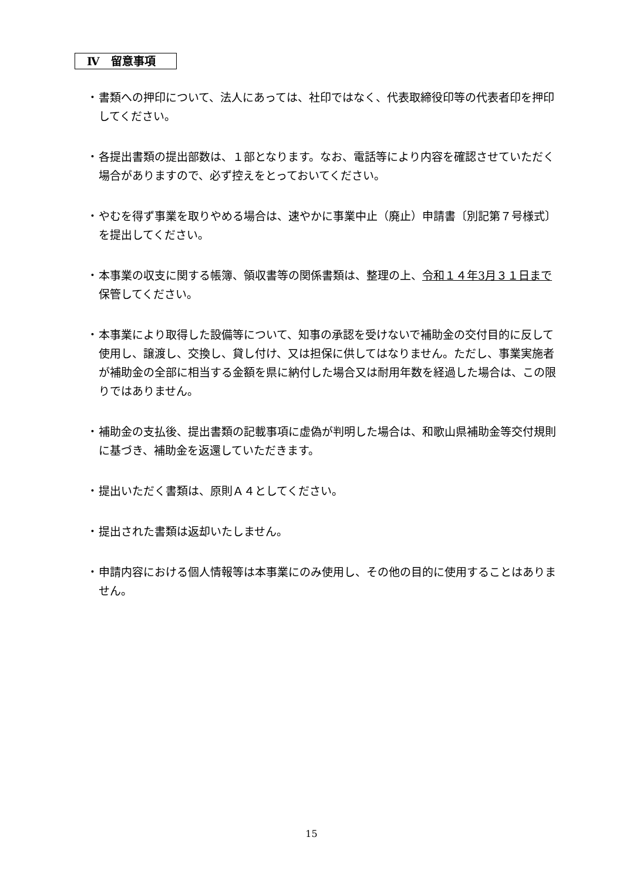Ⅳ　留意事項
・ 書類への押印について、法人にあっては、社印ではなく、代表取締役印等の代表者印を押印してください。
・ 各提出書類の提出部数は、１部となります。なお、電話等により内容を確認させていただく場合がありますので、必ず控えをとっておいてください。
・ やむを得ず事業を取りやめる場合は、速やかに事業中止（廃止）申請書〔別記第７号様式〕を提出してください。
・ 本事業の収支に関する帳簿、領収書等の関係書類は、整理の上、令和１４年3月３１日まで保管してください。
・ 本事業により取得した設備等について、知事の承認を受けないで補助金の交付目的に反して使用し、譲渡し、交換し、貸し付け、又は担保に供してはなりません。ただし、事業実施者が補助金の全部に相当する金額を県に納付した場合又は耐用年数を経過した場合は、この限りではありません。
・ 補助金の支払後、提出書類の記載事項に虚偽が判明した場合は、和歌山県補助金等交付規則に基づき、補助金を返還していただきます。
・ 提出いただく書類は、原則Ａ４としてください。
・ 提出された書類は返却いたしません。
・ 申請内容における個人情報等は本事業にのみ使用し、その他の目的に使用することはありません。
15